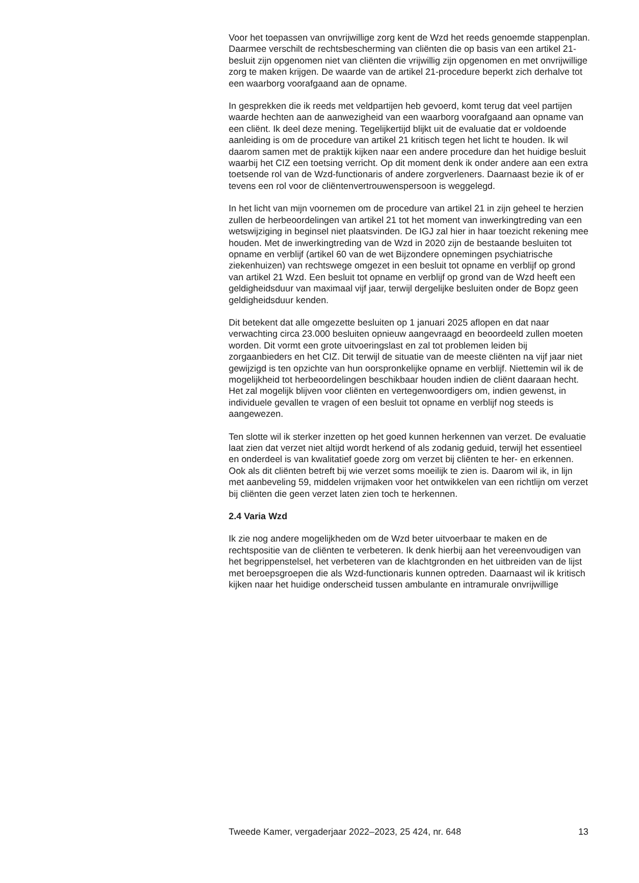Voor het toepassen van onvrijwillige zorg kent de Wzd het reeds genoemde stappenplan. Daarmee verschilt de rechtsbescherming van cliënten die op basis van een artikel 21-besluit zijn opgenomen niet van cliënten die vrijwillig zijn opgenomen en met onvrijwillige zorg te maken krijgen. De waarde van de artikel 21-procedure beperkt zich derhalve tot een waarborg voorafgaand aan de opname.
In gesprekken die ik reeds met veldpartijen heb gevoerd, komt terug dat veel partijen waarde hechten aan de aanwezigheid van een waarborg voorafgaand aan opname van een cliënt. Ik deel deze mening. Tegelijkertijd blijkt uit de evaluatie dat er voldoende aanleiding is om de procedure van artikel 21 kritisch tegen het licht te houden. Ik wil daarom samen met de praktijk kijken naar een andere procedure dan het huidige besluit waarbij het CIZ een toetsing verricht. Op dit moment denk ik onder andere aan een extra toetsende rol van de Wzd-functionaris of andere zorgverleners. Daarnaast bezie ik of er tevens een rol voor de cliëntenvertrouwenspersoon is weggelegd.
In het licht van mijn voornemen om de procedure van artikel 21 in zijn geheel te herzien zullen de herbeoordelingen van artikel 21 tot het moment van inwerkingtreding van een wetswijziging in beginsel niet plaatsvinden. De IGJ zal hier in haar toezicht rekening mee houden. Met de inwerkingtreding van de Wzd in 2020 zijn de bestaande besluiten tot opname en verblijf (artikel 60 van de wet Bijzondere opnemingen psychiatrische ziekenhuizen) van rechtswege omgezet in een besluit tot opname en verblijf op grond van artikel 21 Wzd. Een besluit tot opname en verblijf op grond van de Wzd heeft een geldigheidsduur van maximaal vijf jaar, terwijl dergelijke besluiten onder de Bopz geen geldigheidsduur kenden.
Dit betekent dat alle omgezette besluiten op 1 januari 2025 aflopen en dat naar verwachting circa 23.000 besluiten opnieuw aangevraagd en beoordeeld zullen moeten worden. Dit vormt een grote uitvoeringslast en zal tot problemen leiden bij zorgaanbieders en het CIZ. Dit terwijl de situatie van de meeste cliënten na vijf jaar niet gewijzigd is ten opzichte van hun oorspronkelijke opname en verblijf. Niettemin wil ik de mogelijkheid tot herbeoordelingen beschikbaar houden indien de cliënt daaraan hecht. Het zal mogelijk blijven voor cliënten en vertegenwoordigers om, indien gewenst, in individuele gevallen te vragen of een besluit tot opname en verblijf nog steeds is aangewezen.
Ten slotte wil ik sterker inzetten op het goed kunnen herkennen van verzet. De evaluatie laat zien dat verzet niet altijd wordt herkend of als zodanig geduid, terwijl het essentieel en onderdeel is van kwalitatief goede zorg om verzet bij cliënten te her- en erkennen. Ook als dit cliënten betreft bij wie verzet soms moeilijk te zien is. Daarom wil ik, in lijn met aanbeveling 59, middelen vrijmaken voor het ontwikkelen van een richtlijn om verzet bij cliënten die geen verzet laten zien toch te herkennen.
2.4 Varia Wzd
Ik zie nog andere mogelijkheden om de Wzd beter uitvoerbaar te maken en de rechtspositie van de cliënten te verbeteren. Ik denk hierbij aan het vereenvoudigen van het begrippenstelsel, het verbeteren van de klachtgronden en het uitbreiden van de lijst met beroepsgroepen die als Wzd-functionaris kunnen optreden. Daarnaast wil ik kritisch kijken naar het huidige onderscheid tussen ambulante en intramurale onvrijwillige
Tweede Kamer, vergaderjaar 2022–2023, 25 424, nr. 648 13